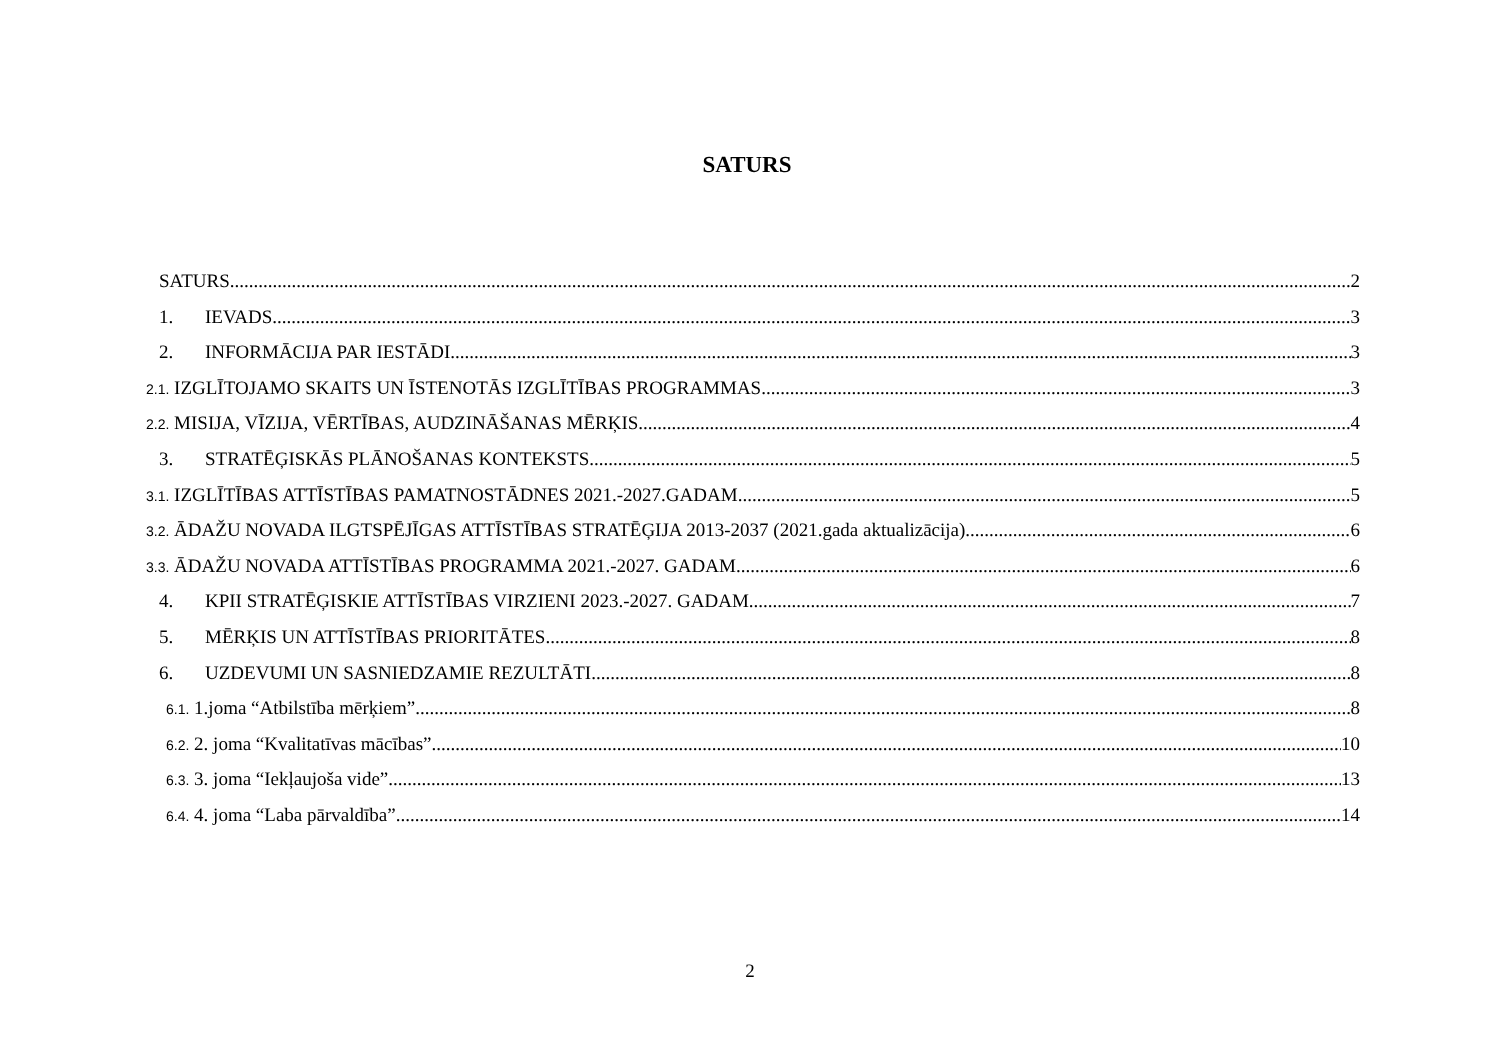SATURS
SATURS 2
1. IEVADS 3
2. INFORMĀCIJA PAR IESTĀDI 3
2.1. IZGLĪTOJAMO SKAITS UN ĪSTENOTĀS IZGLĪTĪBAS PROGRAMMAS 3
2.2. MISIJA, VĪZIJA, VĒRTĪBAS, AUDZINĀŠANAS MĒRĶIS 4
3. STRATĒĢISKĀS PLĀNOŠANAS KONTEKSTS 5
3.1. IZGLĪTĪBAS ATTĪSTĪBAS PAMATNOSTĀDNES 2021.-2027.GADAM 5
3.2. ĀDAŽU NOVADA ILGTSPĒJĪGAS ATTĪSTĪBAS STRATĒĢIJA 2013-2037 (2021.gada aktualizācija) 6
3.3. ĀDAŽU NOVADA ATTĪSTĪBAS PROGRAMMA 2021.-2027. GADAM 6
4. KPII STRATĒĢISKIE ATTĪSTĪBAS VIRZIENI 2023.-2027. GADAM 7
5. MĒRĶIS UN ATTĪSTĪBAS PRIORITĀTES 8
6. UZDEVUMI UN SASNIEDZAMIE REZULTĀTI 8
6.1. 1.joma “Atbilstība mērķiem” 8
6.2. 2. joma “Kvalitatīvas mācības” 10
6.3. 3. joma “Iekļaujoša vide” 13
6.4. 4. joma “Laba pārvaldība” 14
2